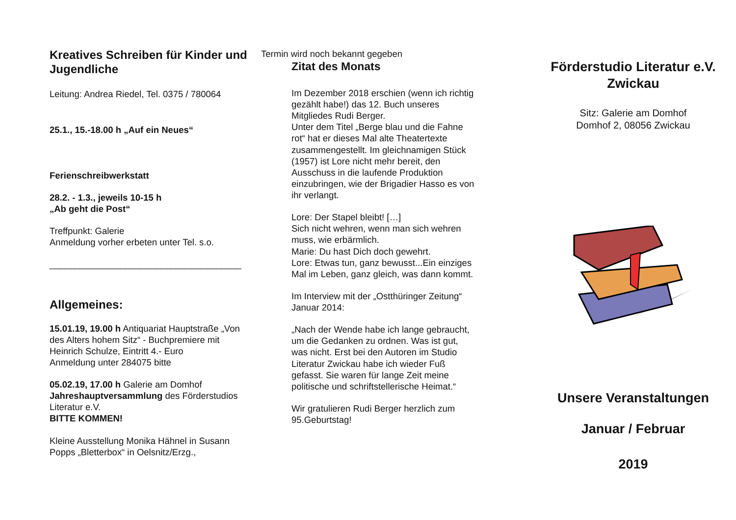Kreatives Schreiben für Kinder und Jugendliche
Leitung: Andrea Riedel, Tel. 0375 / 780064
25.1., 15.-18.00 h „Auf ein Neues“
Ferienschreibwerkstatt
28.2. - 1.3., jeweils 10-15 h
„Ab geht die Post“
Treffpunkt: Galerie
Anmeldung vorher erbeten unter Tel. s.o.
______________________________________
Allgemeines:
15.01.19, 19.00 h Antiquariat Hauptstraße „Von des Alters hohem Sitz“ - Buchpremiere mit Heinrich Schulze, Eintritt 4.- Euro
Anmeldung unter 284075 bitte
05.02.19, 17.00 h Galerie am Domhof
Jahreshauptversammlung des Förderstudios Literatur e.V.
BITTE KOMMEN!
Kleine Ausstellung Monika Hähnel in Susann Popps „Bletterbox“ in Oelsnitz/Erzg.,
Termin wird noch bekannt gegeben
Zitat des Monats
Im Dezember 2018 erschien (wenn ich richtig gezählt habe!) das 12. Buch unseres Mitgliedes Rudi Berger.
Unter dem Titel „Berge blau und die Fahne rot“ hat er dieses Mal alte Theatertexte zusammengestellt. Im gleichnamigen Stück (1957) ist Lore nicht mehr bereit, den Ausschuss in die laufende Produktion einzubringen, wie der Brigadier Hasso es von ihr verlangt.
Lore: Der Stapel bleibt! […]
Sich nicht wehren, wenn man sich wehren muss, wie erbärmlich.
Marie: Du hast Dich doch gewehrt.
Lore: Etwas tun, ganz bewusst...Ein einziges Mal im Leben, ganz gleich, was dann kommt.
Im Interview mit der „Ostthüringer Zeitung“ Januar 2014:
„Nach der Wende habe ich lange gebraucht, um die Gedanken zu ordnen. Was ist gut, was nicht. Erst bei den Autoren im Studio Literatur Zwickau habe ich wieder Fuß gefasst. Sie waren für lange Zeit meine politische und schriftstellerische Heimat.“
Wir gratulieren Rudi Berger herzlich zum 95.Geburtstag!
Förderstudio Literatur e.V.
Zwickau
Sitz: Galerie am Domhof
Domhof 2, 08056 Zwickau
Unsere Veranstaltungen
Januar / Februar
2019